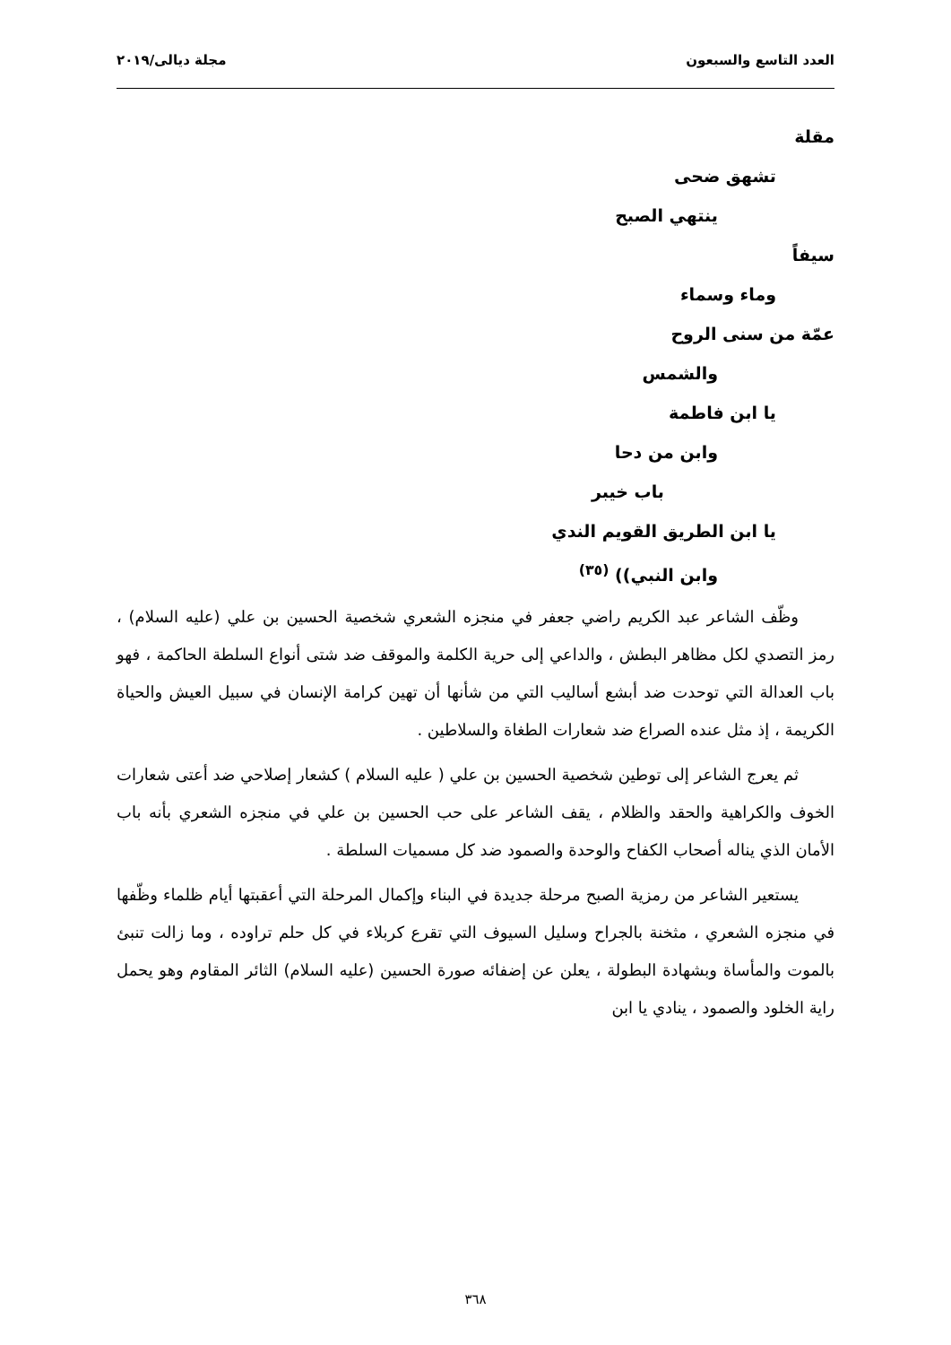العدد التاسع والسبعون مجلة ديالى/٢٠١٩
مقلة
تشهق ضحى
ينتهي الصبح
سيفاً
وماء وسماء
عمّة من سنى الروح
والشمس
يا ابن فاطمة
وابن من دحا
باب خيبر
يا ابن الطريق القويم الندي
وابن النبي)) <sup>(٣٥)</sup>
وظّف الشاعر عبد الكريم راضي جعفر في منجزه الشعري شخصية الحسين بن علي (عليه السلام) ، رمز التصدي لكل مظاهر البطش ، والداعي إلى حرية الكلمة والموقف ضد شتى أنواع السلطة الحاكمة ، فهو باب العدالة التي توحدت ضد أبشع أساليب التي من شأنها أن تهين كرامة الإنسان في سبيل العيش والحياة الكريمة ، إذ مثل عنده الصراع ضد شعارات الطغاة والسلاطين .
ثم يعرج الشاعر إلى توطين شخصية الحسين بن علي ( عليه السلام ) كشعار إصلاحي ضد أعتى شعارات الخوف والكراهية والحقد والظلام ، يقف الشاعر على حب الحسين بن علي في منجزه الشعري بأنه باب الأمان الذي يناله أصحاب الكفاح والوحدة والصمود ضد كل مسميات السلطة .
يستعير الشاعر من رمزية الصبح مرحلة جديدة في البناء وإكمال المرحلة التي أعقبتها أيام ظلماء وظّفها في منجزه الشعري ، مثخنة بالجراح وسليل السيوف التي تقرع كربلاء في كل حلم تراوده ، وما زالت تنبئ بالموت والمأساة وبشهادة البطولة ، يعلن عن إضفائه صورة الحسين (عليه السلام) الثائر المقاوم وهو يحمل راية الخلود والصمود ، ينادي يا ابن
٣٦٨